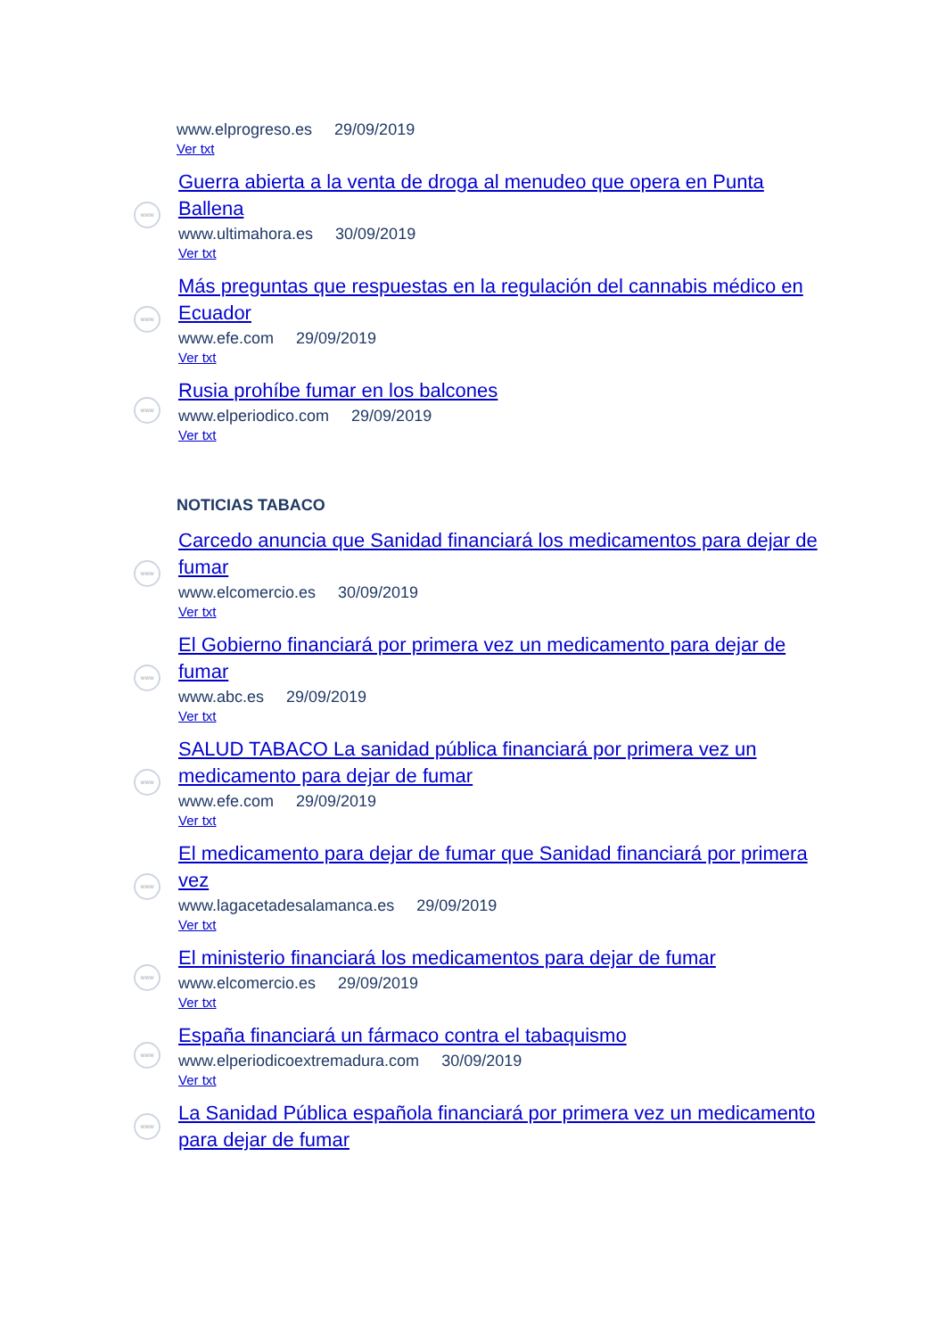www.elprogreso.es 29/09/2019
Ver txt
www
Guerra abierta a la venta de droga al menudeo que opera en Punta Ballena
www.ultimahora.es 30/09/2019
Ver txt
www
Más preguntas que respuestas en la regulación del cannabis médico en Ecuador
www.efe.com 29/09/2019
Ver txt
www
Rusia prohíbe fumar en los balcones
www.elperiodico.com 29/09/2019
Ver txt
NOTICIAS TABACO
www
Carcedo anuncia que Sanidad financiará los medicamentos para dejar de fumar
www.elcomercio.es 30/09/2019
Ver txt
www
El Gobierno financiará por primera vez un medicamento para dejar de fumar
www.abc.es 29/09/2019
Ver txt
www
SALUD TABACO La sanidad pública financiará por primera vez un medicamento para dejar de fumar
www.efe.com 29/09/2019
Ver txt
www
El medicamento para dejar de fumar que Sanidad financiará por primera vez
www.lagacetadesalamanca.es 29/09/2019
Ver txt
www
El ministerio financiará los medicamentos para dejar de fumar
www.elcomercio.es 29/09/2019
Ver txt
www
España financiará un fármaco contra el tabaquismo
www.elperiodicoextremadura.com 30/09/2019
Ver txt
www
La Sanidad Pública española financiará por primera vez un medicamento para dejar de fumar